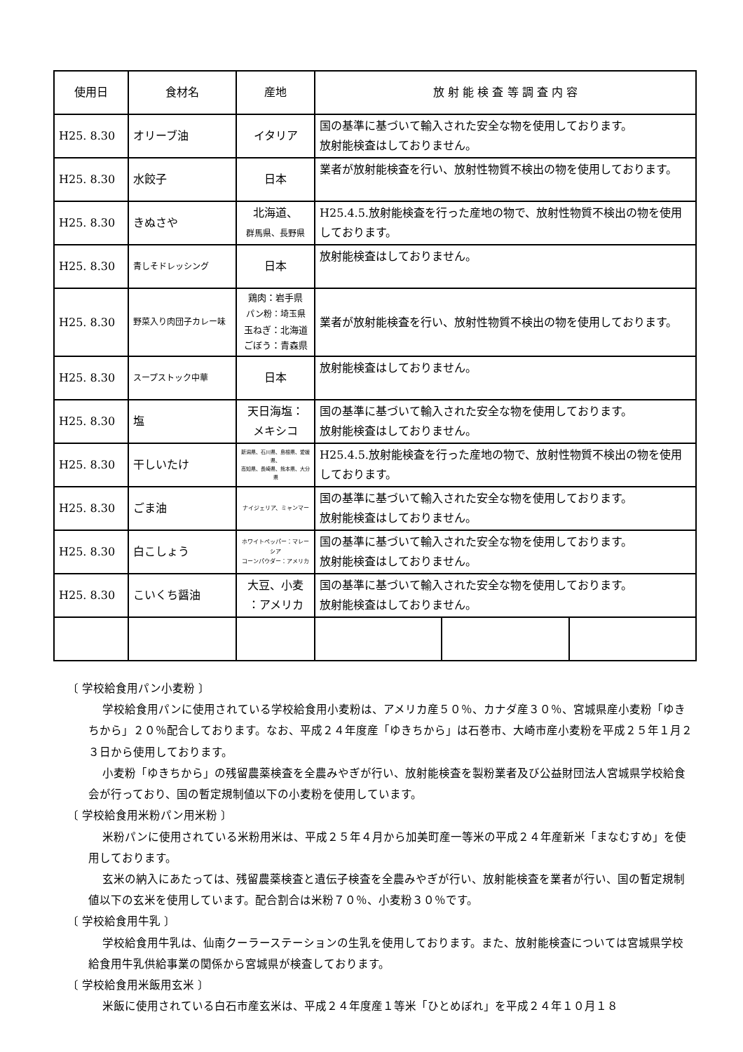| 使用日 | 食材名 | 産地 | 放 射 能 検 査 等 調 査 内 容 | | |
| --- | --- | --- | --- | --- | --- |
| H25. 8.30 | オリーブ油 | イタリア | 国の基準に基づいて輸入された安全な物を使用しております。 放射能検査はしておりません。 | | |
| H25. 8.30 | 水餃子 | 日本 | 業者が放射能検査を行い、放射性物質不検出の物を使用しております。 | | |
| H25. 8.30 | きぬさや | 北海道、 群馬県、長野県 | H25.4.5.放射能検査を行った産地の物で、放射性物質不検出の物を使用しております。 | | |
| H25. 8.30 | 青しそドレッシング | 日本 | 放射能検査はしておりません。 | | |
| H25. 8.30 | 野菜入り肉団子カレー味 | 鶏肉：岩手県 パン粉：埼玉県 玉ねぎ：北海道 ごぼう：青森県 | 業者が放射能検査を行い、放射性物質不検出の物を使用しております。 | | |
| H25. 8.30 | スープストック中華 | 日本 | 放射能検査はしておりません。 | | |
| H25. 8.30 | 塩 | 天日海塩： メキシコ | 国の基準に基づいて輸入された安全な物を使用しております。 放射能検査はしておりません。 | | |
| H25. 8.30 | 干しいたけ | 新潟県、石川県、島根県、愛媛県、 高知県、長崎県、熊本県、大分県 | H25.4.5.放射能検査を行った産地の物で、放射性物質不検出の物を使用しております。 | | |
| H25. 8.30 | ごま油 | ナイジェリア、ミャンマー | 国の基準に基づいて輸入された安全な物を使用しております。 放射能検査はしておりません。 | | |
| H25. 8.30 | 白こしょう | ホワイトペッパー：マレーシア コーンパウダー：アメリカ | 国の基準に基づいて輸入された安全な物を使用しております。 放射能検査はしておりません。 | | |
| H25. 8.30 | こいくち醤油 | 大豆、小麦 ：アメリカ | 国の基準に基づいて輸入された安全な物を使用しております。 放射能検査はしておりません。 | | |
〔 学校給食用パン小麦粉 〕
学校給食用パンに使用されている学校給食用小麦粉は、アメリカ産５０％、カナダ産３０％、宮城県産小麦粉「ゆきちから」２０％配合しております。なお、平成２４年度産「ゆきちから」は石巻市、大崎市産小麦粉を平成２５年１月２３日から使用しております。
小麦粉「ゆきちから」の残留農薬検査を全農みやぎが行い、放射能検査を製粉業者及び公益財団法人宮城県学校給食会が行っており、国の暫定規制値以下の小麦粉を使用しています。
〔 学校給食用米粉パン用米粉 〕
米粉パンに使用されている米粉用米は、平成２５年４月から加美町産一等米の平成２４年産新米「まなむすめ」を使用しております。
玄米の納入にあたっては、残留農薬検査と遺伝子検査を全農みやぎが行い、放射能検査を業者が行い、国の暫定規制値以下の玄米を使用しています。配合割合は米粉７０％、小麦粉３０％です。
〔 学校給食用牛乳 〕
学校給食用牛乳は、仙南クーラーステーションの生乳を使用しております。また、放射能検査については宮城県学校給食用牛乳供給事業の関係から宮城県が検査しております。
〔 学校給食用米飯用玄米 〕
米飯に使用されている白石市産玄米は、平成２４年度産１等米「ひとめぼれ」を平成２４年１０月１８